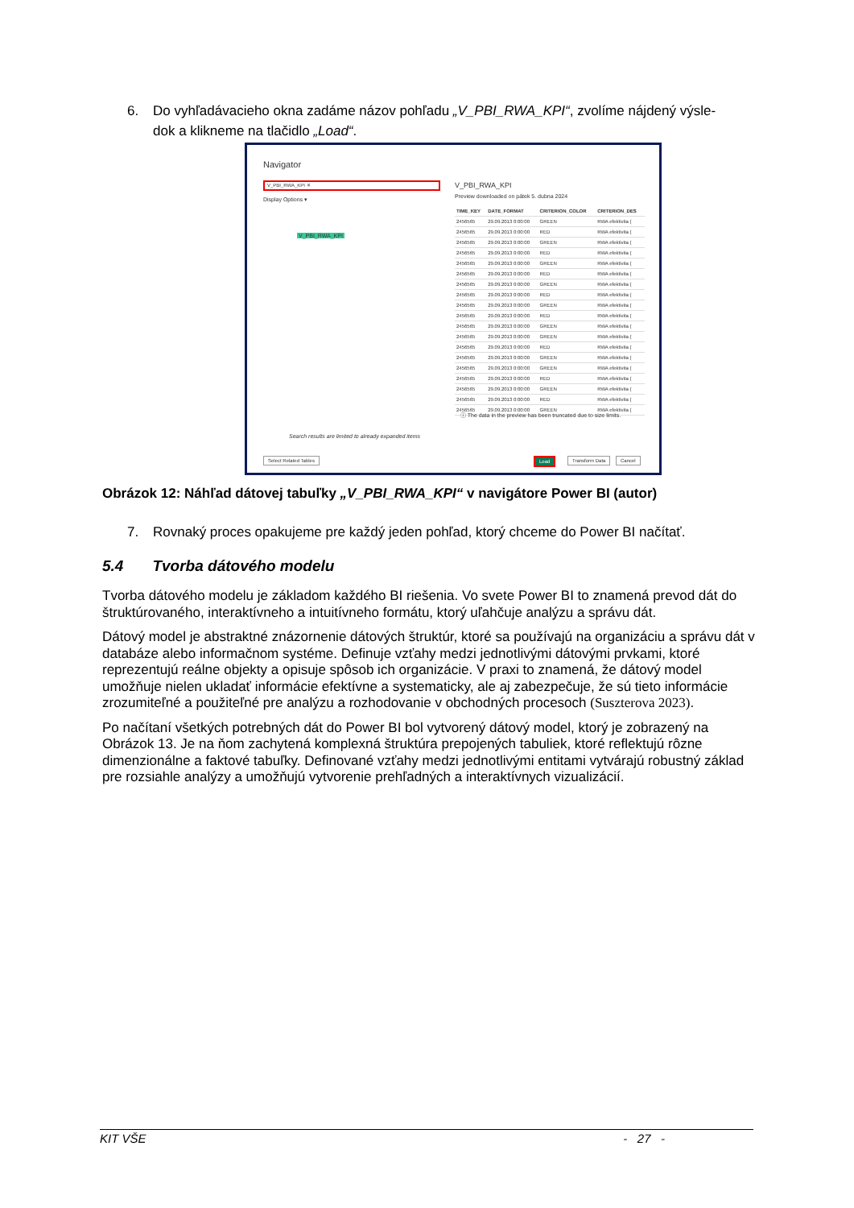6. Do vyhľadávacieho okna zadáme názov pohľadu „V_PBI_RWA_KPI“, zvolíme nájdený výsle-
dok a klikneme na tlačidlo „Load“.
Navigator
V_PBI_RWA_KPI ✕
Display Options ▾
V_PBI_RWA_KPI
Search results are limited to already expanded items
V_PBI_RWA_KPI
Preview downloaded on pátek 5. dubna 2024
| TIME_KEY | DATE_FORMAT | CRITERION_COLOR | CRITERION_DES |
| --- | --- | --- | --- |
| 2456565 | 29.09.2013 0:00:00 | GREEN | RWA efektivita ( |
| 2456565 | 29.09.2013 0:00:00 | RED | RWA efektivita ( |
| 2456565 | 29.09.2013 0:00:00 | GREEN | RWA efektivita ( |
| 2456565 | 29.09.2013 0:00:00 | RED | RWA efektivita ( |
| 2456565 | 29.09.2013 0:00:00 | GREEN | RWA efektivita ( |
| 2456565 | 29.09.2013 0:00:00 | RED | RWA efektivita ( |
| 2456565 | 29.09.2013 0:00:00 | GREEN | RWA efektivita ( |
| 2456565 | 29.09.2013 0:00:00 | RED | RWA efektivita ( |
| 2456565 | 29.09.2013 0:00:00 | GREEN | RWA efektivita ( |
| 2456565 | 29.09.2013 0:00:00 | RED | RWA efektivita ( |
| 2456565 | 29.09.2013 0:00:00 | GREEN | RWA efektivita ( |
| 2456565 | 29.09.2013 0:00:00 | GREEN | RWA efektivita ( |
| 2456565 | 29.09.2013 0:00:00 | RED | RWA efektivita ( |
| 2456565 | 29.09.2013 0:00:00 | GREEN | RWA efektivita ( |
| 2456565 | 29.09.2013 0:00:00 | GREEN | RWA efektivita ( |
| 2456565 | 29.09.2013 0:00:00 | RED | RWA efektivita ( |
| 2456565 | 29.09.2013 0:00:00 | GREEN | RWA efektivita ( |
| 2456565 | 29.09.2013 0:00:00 | RED | RWA efektivita ( |
| 2456565 | 29.09.2013 0:00:00 | GREEN | RWA efektivita ( |
ⓘ The data in the preview has been truncated due to size limits.
Select Related Tables Load Transform Data Cancel
Obrázok 12: Náhľad dátovej tabuľky „V_PBI_RWA_KPI“ v navigátore Power BI (autor)
7. Rovnaký proces opakujeme pre každý jeden pohľad, ktorý chceme do Power BI načítať.
5.4 Tvorba dátového modelu
Tvorba dátového modelu je základom každého BI riešenia. Vo svete Power BI to znamená prevod dát do štruktúrovaného, interaktívneho a intuitívneho formátu, ktorý uľahčuje analýzu a správu dát.
Dátový model je abstraktné znázornenie dátových štruktúr, ktoré sa používajú na organizáciu a správu dát v databáze alebo informačnom systéme. Definuje vzťahy medzi jednotlivými dátovými prvkami, ktoré reprezentujú reálne objekty a opisuje spôsob ich organizácie. V praxi to znamená, že dátový model umožňuje nielen ukladať informácie efektívne a systematicky, ale aj zabezpečuje, že sú tieto informácie zrozumiteľné a použiteľné pre analýzu a rozhodovanie v obchodných procesoch (Suszterova 2023).
Po načítaní všetkých potrebných dát do Power BI bol vytvorený dátový model, ktorý je zobrazený na Obrázok 13. Je na ňom zachytená komplexná štruktúra prepojených tabuliek, ktoré reflektujú rôzne dimenzionálne a faktové tabuľky. Definované vzťahy medzi jednotlivými entitami vytvárajú robustný základ pre rozsiahle analýzy a umožňujú vytvorenie prehľadných a interaktívnych vizualizácií.
KIT VŠE - 27 -